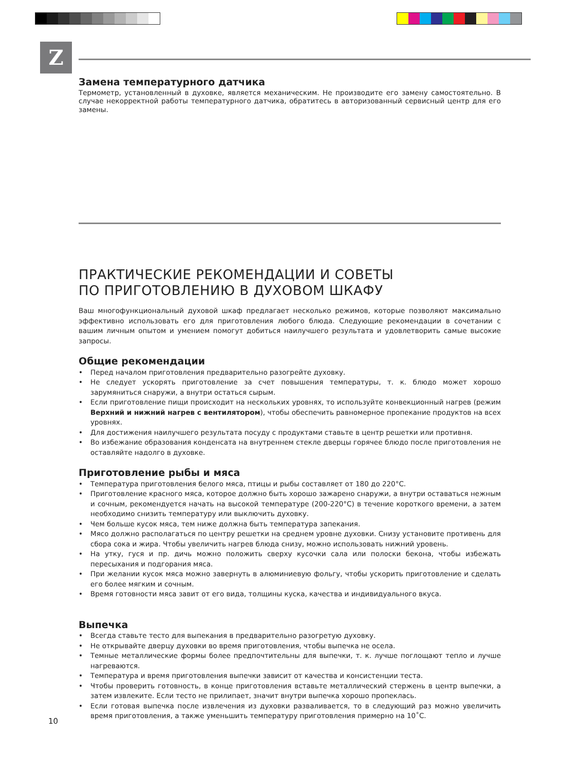Z
Замена температурного датчика
Термометр, установленный в духовке, является механическим. Не производите его замену самостоятельно. В случае некорректной работы температурного датчика, обратитесь в авторизованный сервисный центр для его замены.
ПРАКТИЧЕСКИЕ РЕКОМЕНДАЦИИ И СОВЕТЫ
ПО ПРИГОТОВЛЕНИЮ В ДУХОВОМ ШКАФУ
Ваш многофункциональный духовой шкаф предлагает несколько режимов, которые позволяют максимально эффективно использовать его для приготовления любого блюда. Следующие рекомендации в сочетании с вашим личным опытом и умением помогут добиться наилучшего результата и удовлетворить самые высокие запросы.
Общие рекомендации
• Перед началом приготовления предварительно разогрейте духовку.
• Не следует ускорять приготовление за счет повышения температуры, т. к. блюдо может хорошо зарумяниться снаружи, а внутри остаться сырым.
• Если приготовление пищи происходит на нескольких уровнях, то используйте конвекционный нагрев (режим Верхний и нижний нагрев с вентилятором), чтобы обеспечить равномерное пропекание продуктов на всех уровнях.
• Для достижения наилучшего результата посуду с продуктами ставьте в центр решетки или противня.
• Во избежание образования конденсата на внутреннем стекле дверцы горячее блюдо после приготовления не оставляйте надолго в духовке.
Приготовление рыбы и мяса
• Температура приготовления белого мяса, птицы и рыбы составляет от 180 до 220°С.
• Приготовление красного мяса, которое должно быть хорошо зажарено снаружи, а внутри оставаться нежным и сочным, рекомендуется начать на высокой температуре (200-220°С) в течение короткого времени, а затем необходимо снизить температуру или выключить духовку.
• Чем больше кусок мяса, тем ниже должна быть температура запекания.
• Мясо должно располагаться по центру решетки на среднем уровне духовки. Снизу установите противень для сбора сока и жира. Чтобы увеличить нагрев блюда снизу, можно использовать нижний уровень.
• На утку, гуся и пр. дичь можно положить сверху кусочки сала или полоски бекона, чтобы избежать пересыхания и подгорания мяса.
• При желании кусок мяса можно завернуть в алюминиевую фольгу, чтобы ускорить приготовление и сделать его более мягким и сочным.
• Время готовности мяса завит от его вида, толщины куска, качества и индивидуального вкуса.
Выпечка
• Всегда ставьте тесто для выпекания в предварительно разогретую духовку.
• Не открывайте дверцу духовки во время приготовления, чтобы выпечка не осела.
• Темные металлические формы более предпочтительны для выпечки, т. к. лучше поглощают тепло и лучше нагреваются.
• Температура и время приготовления выпечки зависит от качества и консистенции теста.
• Чтобы проверить готовность, в конце приготовления вставьте металлический стержень в центр выпечки, а затем извлеките. Если тесто не прилипает, значит внутри выпечка хорошо пропеклась.
• Если готовая выпечка после извлечения из духовки разваливается, то в следующий раз можно увеличить время приготовления, а также уменьшить температуру приготовления примерно на 10˚С.
10